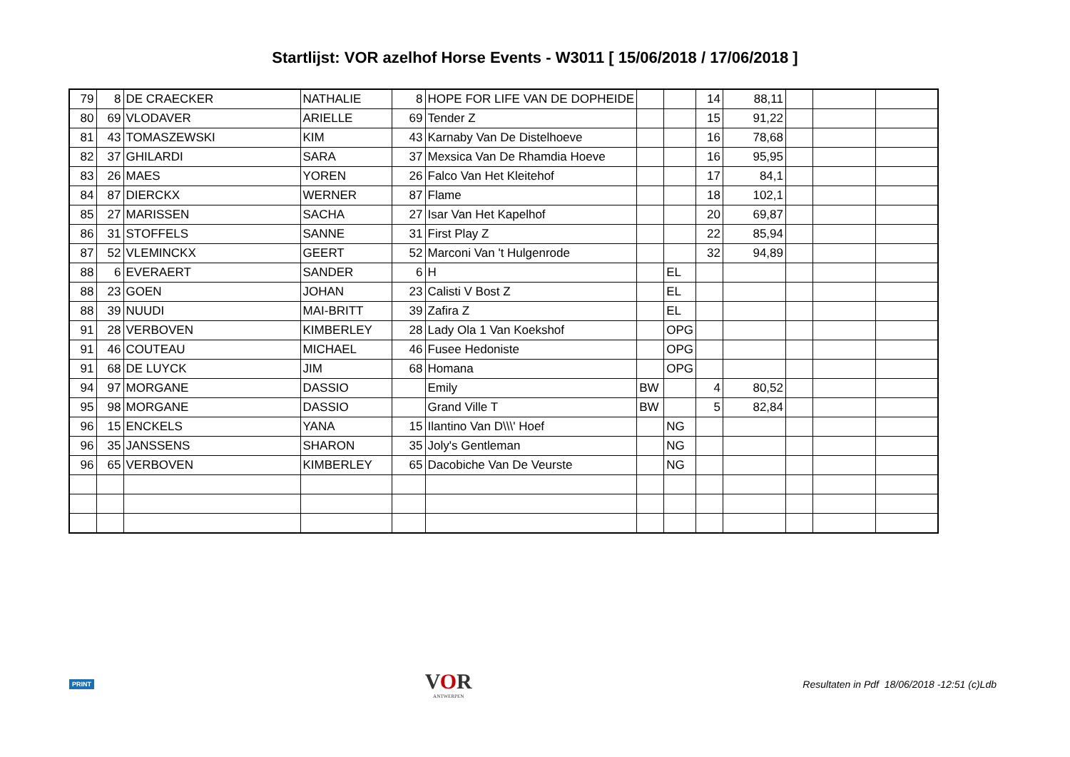Startlijst: VOR azelhof Horse Events - W3011 [ 15/06/2018 / 17/06/2018 ]
| 79 | 8 | DE CRAECKER | NATHALIE | 8 | HOPE FOR LIFE VAN DE DOPHEIDE | | | 14 | 88,11 | | | |
| 80 | 69 | VLODAVER | ARIELLE | 69 | Tender Z | | | 15 | 91,22 | | | |
| 81 | 43 | TOMASZEWSKI | KIM | 43 | Karnaby Van De Distelhoeve | | | 16 | 78,68 | | | |
| 82 | 37 | GHILARDI | SARA | 37 | Mexsica Van De Rhamdia Hoeve | | | 16 | 95,95 | | | |
| 83 | 26 | MAES | YOREN | 26 | Falco Van Het Kleitehof | | | 17 | 84,1 | | | |
| 84 | 87 | DIERCKX | WERNER | 87 | Flame | | | 18 | 102,1 | | | |
| 85 | 27 | MARISSEN | SACHA | 27 | Isar Van Het Kapelhof | | | 20 | 69,87 | | | |
| 86 | 31 | STOFFELS | SANNE | 31 | First Play Z | | | 22 | 85,94 | | | |
| 87 | 52 | VLEMINCKX | GEERT | 52 | Marconi Van 't Hulgenrode | | | 32 | 94,89 | | | |
| 88 | 6 | EVERAERT | SANDER | 6 | H | | EL | | | | | |
| 88 | 23 | GOEN | JOHAN | 23 | Calisti V Bost Z | | EL | | | | | |
| 88 | 39 | NUUDI | MAI-BRITT | 39 | Zafira Z | | EL | | | | | |
| 91 | 28 | VERBOVEN | KIMBERLEY | 28 | Lady Ola 1 Van Koekshof | | OPG | | | | | |
| 91 | 46 | COUTEAU | MICHAEL | 46 | Fusee Hedoniste | | OPG | | | | | |
| 91 | 68 | DE LUYCK | JIM | 68 | Homana | | OPG | | | | | |
| 94 | 97 | MORGANE | DASSIO | | Emily | BW | | 4 | 80,52 | | | |
| 95 | 98 | MORGANE | DASSIO | | Grand Ville T | BW | | 5 | 82,84 | | | |
| 96 | 15 | ENCKELS | YANA | 15 | Ilantino Van D\\\' Hoef | | NG | | | | | |
| 96 | 35 | JANSSENS | SHARON | 35 | Joly's Gentleman | | NG | | | | | |
| 96 | 65 | VERBOVEN | KIMBERLEY | 65 | Dacobiche Van De Veurste | | NG | | | | | |
PRINT
VOR
ANTWERPEN
Resultaten in Pdf 18/06/2018 -12:51 (c)Ldb